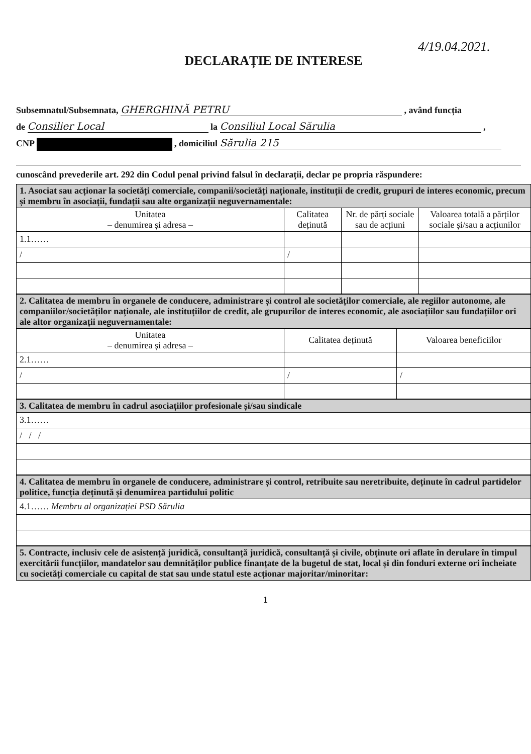4/19.04.2021.
DECLARAȚIE DE INTERESE
Subsemnatul/Subsemnata, GHERGHINĂ PETRU , având funcția
de Consilier Local la Consiliul Local Sărulia ,
CNP , domiciliul Sărulia 215
cunoscând prevederile art. 292 din Codul penal privind falsul în declarații, declar pe propria răspundere:
| 1. Asociat sau acționar la societăți comerciale, companii/societăți naționale, instituții de credit, grupuri de interes economic, precum și membru în asociații, fundații sau alte organizații neguvernamentale: | | | |
| Unitatea – denumirea și adresa – | Calitatea deținută | Nr. de părți sociale sau de acțiuni | Valoarea totală a părților sociale și/sau a acțiunilor |
| 1.1…… | | | |
| / | / | | |
| 2. Calitatea de membru în organele de conducere, administrare și control ale societăților comerciale, ale regiilor autonome, ale companiilor/societăților naționale, ale instituțiilor de credit, ale grupurilor de interes economic, ale asociațiilor sau fundațiilor ori ale altor organizații neguvernamentale: | | |
| Unitatea – denumirea și adresa – | Calitatea deținută | Valoarea beneficiilor |
| 2.1…… | | |
| / | / | / |
| 3. Calitatea de membru în cadrul asociațiilor profesionale și/sau sindicale |
| 3.1…… |
| / / / |
| 4. Calitatea de membru în organele de conducere, administrare și control, retribuite sau neretribuite, deținute în cadrul partidelor politice, funcția deținută și denumirea partidului politic |
| 4.1…… Membru al organizației PSD Sărulia |
| 5. Contracte, inclusiv cele de asistență juridică, consultanță juridică, consultanță și civile, obținute ori aflate în derulare în timpul exercitării funcțiilor, mandatelor sau demnităților publice finanțate de la bugetul de stat, local și din fonduri externe ori încheiate cu societăți comerciale cu capital de stat sau unde statul este acționar majoritar/minoritar: |
1